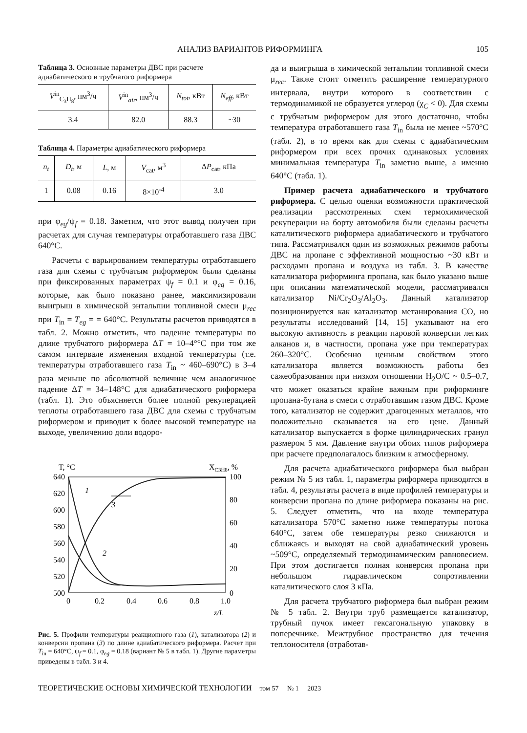АНАЛИЗ ВАРИАНТОВ РИФОРМИНГА 105
Таблица 3. Основные параметры ДВС при расчете адиабатического и трубчатого риформера
| V<sup>in</sup><sub>C<sub>3</sub>H<sub>8</sub></sub>, нм<sup>3</sup>/ч | V<sup>in</sup><sub>air</sub>, нм<sup>3</sup>/ч | N<sub>tot</sub> , кВт | N<sub>eff</sub> , кВт |
| --- | --- | --- | --- |
| 3.4 | 82.0 | 88.3 | ~30 |
Таблица 4. Параметры адиабатического риформера
| n<sub>t</sub> | D<sub>t</sub> , м | L , м | V<sub>cat</sub>, м<sup>3</sup> | Δ P<sub>cat</sub>, кПа |
| --- | --- | --- | --- | --- |
| 1 | 0.08 | 0.16 | 8×10<sup>-4</sup> | 3.0 |
при φ<sub>eg</sub>/ψ<sub>f</sub> = 0.18. Заметим, что этот вывод получен при расчетах для случая температуры отработавшего газа ДВС 640°C.
Расчеты с варьированием температуры отработавшего газа для схемы с трубчатым риформером были сделаны при фиксированных параметрах ψ<sub>f</sub> = 0.1 и φ<sub>eg</sub> = 0.16, которые, как было показано ранее, максимизировали выигрыш в химической энтальпии топливной смеси μ<sub>rec</sub> при T<sub>in</sub> = T<sub>eg</sub> = = 640°C. Результаты расчетов приводятся в табл. 2. Можно отметить, что падение температуры по длине трубчатого риформера ΔT = 10–4°°C при том же самом интервале изменения входной температуры (т.е. температуры отработавшего газа T<sub>in</sub> ~ 460–690°C) в 3–4 раза меньше по абсолютной величине чем аналогичное падение ΔT = 34–148°C для адиабатического риформера (табл. 1). Это объясняется более полной рекуперацией теплоты отработавшего газа ДВС для схемы с трубчатым риформером и приводит к более высокой температуре на выходе, увеличению доли водоро-
T, °C
XC3H8, %
640
620
600
580
560
540
520
500
100
80
60
40
20
0
0
0.2
0.4
0.6
0.8
1.0
z/L
1
2
3
Рис. 5. Профили температуры реакционного газа (1), катализатора (2) и конверсии пропана (3) по длине адиабатического риформера. Расчет при T<sub>in</sub> = 640°C, ψ<sub>f</sub> = 0.1, φ<sub>eg</sub> = 0.18 (вариант № 5 в табл. 1). Другие параметры приведены в табл. 3 и 4.
да и выигрыша в химической энтальпии топливной смеси μ<sub>rec</sub>. Также стоит отметить расширение температурного интервала, внутри которого в соответствии с термодинамикой не образуется углерод (χ<sub>C</sub> < 0). Для схемы с трубчатым риформером для этого достаточно, чтобы температура отработавшего газа T<sub>in</sub> была не менее ~570°C (табл. 2), в то время как для схемы с адиабатическим риформером при всех прочих одинаковых условиях минимальная температура T<sub>in</sub> заметно выше, а именно 640°C (табл. 1).
Пример расчета адиабатического и трубчатого риформера. С целью оценки возможности практической реализации рассмотренных схем термохимической рекуперации на борту автомобиля были сделаны расчеты каталитического риформера адиабатического и трубчатого типа. Рассматривался один из возможных режимов работы ДВС на пропане с эффективной мощностью ~30 кВт и расходами пропана и воздуха из табл. 3. В качестве катализатора риформинга пропана, как было указано выше при описании математической модели, рассматривался катализатор Ni/Cr<sub>2</sub>O<sub>3</sub>/Al<sub>2</sub>O<sub>3</sub>. Данный катализатор позиционируется как катализатор метанирования CO, но результаты исследований [14, 15] указывают на его высокую активность в реакции паровой конверсии легких алканов и, в частности, пропана уже при температурах 260–320°C. Особенно ценным свойством этого катализатора является возможность работы без сажеобразования при низком отношении H<sub>2</sub>O/C ~ 0.5–0.7, что может оказаться крайне важным при риформинге пропана-бутана в смеси с отработавшим газом ДВС. Кроме того, катализатор не содержит драгоценных металлов, что положительно сказывается на его цене. Данный катализатор выпускается в форме цилиндрических гранул размером 5 мм. Давление внутри обоих типов риформера при расчете предполагалось близким к атмосферному.
Для расчета адиабатического риформера был выбран режим № 5 из табл. 1, параметры риформера приводятся в табл. 4, результаты расчета в виде профилей температуры и конверсии пропана по длине риформера показаны на рис. 5. Следует отметить, что на входе температура катализатора 570°C заметно ниже температуры потока 640°C, затем обе температуры резко снижаются и сближаясь и выходят на свой адиабатический уровень ~509°C, определяемый термодинамическим равновесием. При этом достигается полная конверсия пропана при небольшом гидравлическом сопротивлении каталитического слоя 3 кПа.
Для расчета трубчатого риформера был выбран режим № 5 табл. 2. Внутри труб размещается катализатор, трубный пучок имеет гексагональную упаковку в поперечнике. Межтрубное пространство для течения теплоносителя (отработав-
ТЕОРЕТИЧЕСКИЕ ОСНОВЫ ХИМИЧЕСКОЙ ТЕХНОЛОГИИ том 57 № 1 2023